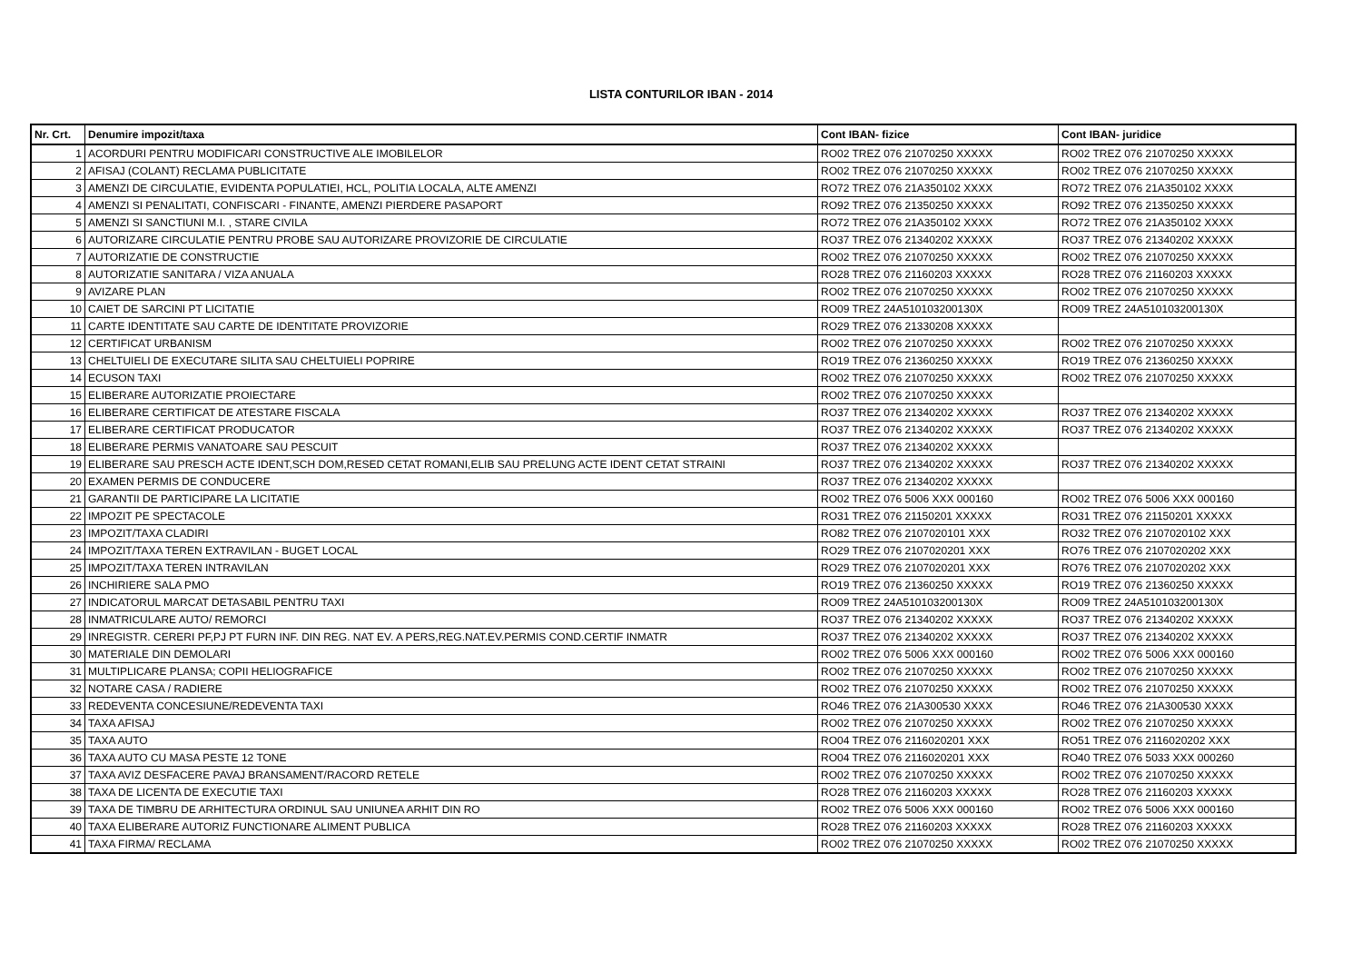LISTA CONTURILOR IBAN - 2014
| Nr. Crt. | Denumire impozit/taxa | Cont IBAN- fizice | Cont IBAN- juridice |
| --- | --- | --- | --- |
| 1 | ACORDURI PENTRU MODIFICARI CONSTRUCTIVE ALE IMOBILELOR | RO02 TREZ 076 21070250 XXXXX | RO02 TREZ 076 21070250 XXXXX |
| 2 | AFISAJ (COLANT) RECLAMA PUBLICITATE | RO02 TREZ 076 21070250 XXXXX | RO02 TREZ 076 21070250 XXXXX |
| 3 | AMENZI DE CIRCULATIE, EVIDENTA POPULATIEI, HCL, POLITIA LOCALA, ALTE AMENZI | RO72 TREZ 076 21A350102 XXXX | RO72 TREZ 076 21A350102 XXXX |
| 4 | AMENZI SI PENALITATI, CONFISCARI - FINANTE, AMENZI PIERDERE PASAPORT | RO92 TREZ 076 21350250 XXXXX | RO92 TREZ 076 21350250 XXXXX |
| 5 | AMENZI SI SANCTIUNI M.I. , STARE CIVILA | RO72 TREZ 076 21A350102 XXXX | RO72 TREZ 076 21A350102 XXXX |
| 6 | AUTORIZARE CIRCULATIE PENTRU PROBE SAU AUTORIZARE PROVIZORIE DE CIRCULATIE | RO37 TREZ 076 21340202 XXXXX | RO37 TREZ 076 21340202 XXXXX |
| 7 | AUTORIZATIE DE CONSTRUCTIE | RO02 TREZ 076 21070250 XXXXX | RO02 TREZ 076 21070250 XXXXX |
| 8 | AUTORIZATIE SANITARA / VIZA ANUALA | RO28 TREZ 076 21160203 XXXXX | RO28 TREZ 076 21160203 XXXXX |
| 9 | AVIZARE PLAN | RO02 TREZ 076 21070250 XXXXX | RO02 TREZ 076 21070250 XXXXX |
| 10 | CAIET DE SARCINI PT LICITATIE | RO09 TREZ 24A510103200130X | RO09 TREZ 24A510103200130X |
| 11 | CARTE IDENTITATE SAU CARTE DE IDENTITATE PROVIZORIE | RO29 TREZ 076 21330208 XXXXX | |
| 12 | CERTIFICAT URBANISM | RO02 TREZ 076 21070250 XXXXX | RO02 TREZ 076 21070250 XXXXX |
| 13 | CHELTUIELI DE EXECUTARE SILITA SAU CHELTUIELI POPRIRE | RO19 TREZ 076 21360250 XXXXX | RO19 TREZ 076 21360250 XXXXX |
| 14 | ECUSON TAXI | RO02 TREZ 076 21070250 XXXXX | RO02 TREZ 076 21070250 XXXXX |
| 15 | ELIBERARE AUTORIZATIE PROIECTARE | RO02 TREZ 076 21070250 XXXXX | |
| 16 | ELIBERARE CERTIFICAT DE ATESTARE FISCALA | RO37 TREZ 076 21340202 XXXXX | RO37 TREZ 076 21340202 XXXXX |
| 17 | ELIBERARE CERTIFICAT PRODUCATOR | RO37 TREZ 076 21340202 XXXXX | RO37 TREZ 076 21340202 XXXXX |
| 18 | ELIBERARE PERMIS VANATOARE SAU PESCUIT | RO37 TREZ 076 21340202 XXXXX | |
| 19 | ELIBERARE SAU PRESCH ACTE IDENT,SCH DOM,RESED CETAT ROMANI,ELIB SAU PRELUNG ACTE IDENT CETAT STRAINI | RO37 TREZ 076 21340202 XXXXX | RO37 TREZ 076 21340202 XXXXX |
| 20 | EXAMEN PERMIS DE CONDUCERE | RO37 TREZ 076 21340202 XXXXX | |
| 21 | GARANTII DE PARTICIPARE LA LICITATIE | RO02 TREZ 076 5006 XXX 000160 | RO02 TREZ 076 5006 XXX 000160 |
| 22 | IMPOZIT PE SPECTACOLE | RO31 TREZ 076 21150201 XXXXX | RO31 TREZ 076 21150201 XXXXX |
| 23 | IMPOZIT/TAXA CLADIRI | RO82 TREZ 076 2107020101 XXX | RO32 TREZ 076 2107020102 XXX |
| 24 | IMPOZIT/TAXA TEREN EXTRAVILAN - BUGET LOCAL | RO29 TREZ 076 2107020201 XXX | RO76 TREZ 076 2107020202 XXX |
| 25 | IMPOZIT/TAXA TEREN INTRAVILAN | RO29 TREZ 076 2107020201 XXX | RO76 TREZ 076 2107020202 XXX |
| 26 | INCHIRIERE SALA PMO | RO19 TREZ 076 21360250 XXXXX | RO19 TREZ 076 21360250 XXXXX |
| 27 | INDICATORUL MARCAT DETASABIL PENTRU TAXI | RO09 TREZ 24A510103200130X | RO09 TREZ 24A510103200130X |
| 28 | INMATRICULARE AUTO/ REMORCI | RO37 TREZ 076 21340202 XXXXX | RO37 TREZ 076 21340202 XXXXX |
| 29 | INREGISTR. CERERI PF,PJ PT FURN INF. DIN REG. NAT EV. A PERS,REG.NAT.EV.PERMIS COND.CERTIF INMATR | RO37 TREZ 076 21340202 XXXXX | RO37 TREZ 076 21340202 XXXXX |
| 30 | MATERIALE DIN DEMOLARI | RO02 TREZ 076 5006 XXX 000160 | RO02 TREZ 076 5006 XXX 000160 |
| 31 | MULTIPLICARE PLANSA; COPII HELIOGRAFICE | RO02 TREZ 076 21070250 XXXXX | RO02 TREZ 076 21070250 XXXXX |
| 32 | NOTARE CASA / RADIERE | RO02 TREZ 076 21070250 XXXXX | RO02 TREZ 076 21070250 XXXXX |
| 33 | REDEVENTA CONCESIUNE/REDEVENTA TAXI | RO46 TREZ 076 21A300530 XXXX | RO46 TREZ 076 21A300530 XXXX |
| 34 | TAXA AFISAJ | RO02 TREZ 076 21070250 XXXXX | RO02 TREZ 076 21070250 XXXXX |
| 35 | TAXA AUTO | RO04 TREZ 076 2116020201 XXX | RO51 TREZ 076 2116020202 XXX |
| 36 | TAXA AUTO CU MASA PESTE 12 TONE | RO04 TREZ 076 2116020201 XXX | RO40 TREZ 076 5033 XXX 000260 |
| 37 | TAXA AVIZ DESFACERE PAVAJ BRANSAMENT/RACORD RETELE | RO02 TREZ 076 21070250 XXXXX | RO02 TREZ 076 21070250 XXXXX |
| 38 | TAXA DE LICENTA DE EXECUTIE TAXI | RO28 TREZ 076 21160203 XXXXX | RO28 TREZ 076 21160203 XXXXX |
| 39 | TAXA DE TIMBRU DE ARHITECTURA ORDINUL SAU UNIUNEA ARHIT DIN RO | RO02 TREZ 076 5006 XXX 000160 | RO02 TREZ 076 5006 XXX 000160 |
| 40 | TAXA ELIBERARE AUTORIZ FUNCTIONARE ALIMENT PUBLICA | RO28 TREZ 076 21160203 XXXXX | RO28 TREZ 076 21160203 XXXXX |
| 41 | TAXA FIRMA/ RECLAMA | RO02 TREZ 076 21070250 XXXXX | RO02 TREZ 076 21070250 XXXXX |